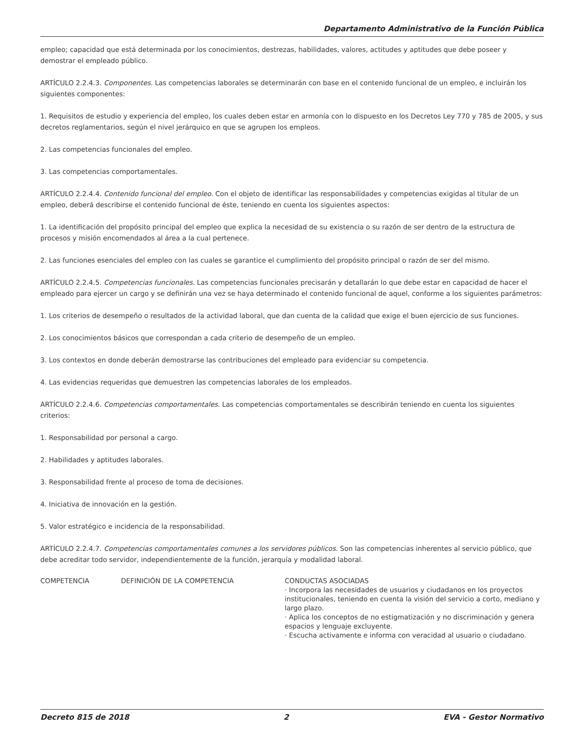Departamento Administrativo de la Función Pública
empleo; capacidad que está determinada por los conocimientos, destrezas, habilidades, valores, actitudes y aptitudes que debe poseer y demostrar el empleado público.
ARTÍCULO 2.2.4.3. Componentes. Las competencias laborales se determinarán con base en el contenido funcional de un empleo, e incluirán los siguientes componentes:
1. Requisitos de estudio y experiencia del empleo, los cuales deben estar en armonía con lo dispuesto en los Decretos Ley 770 y 785 de 2005, y sus decretos reglamentarios, según el nivel jerárquico en que se agrupen los empleos.
2. Las competencias funcionales del empleo.
3. Las competencias comportamentales.
ARTÍCULO 2.2.4.4. Contenido funcional del empleo. Con el objeto de identificar las responsabilidades y competencias exigidas al titular de un empleo, deberá describirse el contenido funcional de éste, teniendo en cuenta los siguientes aspectos:
1. La identificación del propósito principal del empleo que explica la necesidad de su existencia o su razón de ser dentro de la estructura de procesos y misión encomendados al área a la cual pertenece.
2. Las funciones esenciales del empleo con las cuales se garantice el cumplimiento del propósito principal o razón de ser del mismo.
ARTÍCULO 2.2.4.5. Competencias funcionales. Las competencias funcionales precisarán y detallarán lo que debe estar en capacidad de hacer el empleado para ejercer un cargo y se definirán una vez se haya determinado el contenido funcional de aquel, conforme a los siguientes parámetros:
1. Los criterios de desempeño o resultados de la actividad laboral, que dan cuenta de la calidad que exige el buen ejercicio de sus funciones.
2. Los conocimientos básicos que correspondan a cada criterio de desempeño de un empleo.
3. Los contextos en donde deberán demostrarse las contribuciones del empleado para evidenciar su competencia.
4. Las evidencias requeridas que demuestren las competencias laborales de los empleados.
ARTÍCULO 2.2.4.6. Competencias comportamentales. Las competencias comportamentales se describirán teniendo en cuenta los siguientes criterios:
1. Responsabilidad por personal a cargo.
2. Habilidades y aptitudes laborales.
3. Responsabilidad frente al proceso de toma de decisiones.
4. Iniciativa de innovación en la gestión.
5. Valor estratégico e incidencia de la responsabilidad.
ARTÍCULO 2.2.4.7. Competencias comportamentales comunes a los servidores públicos. Son las competencias inherentes al servicio público, que debe acreditar todo servidor, independientemente de la función, jerarquía y modalidad laboral.
| COMPETENCIA | DEFINICIÓN DE LA COMPETENCIA | CONDUCTAS ASOCIADAS · Incorpora las necesidades de usuarios y ciudadanos en los proyectos institucionales, teniendo en cuenta la visión del servicio a corto, mediano y largo plazo. · Aplica los conceptos de no estigmatización y no discriminación y genera espacios y lenguaje excluyente. · Escucha activamente e informa con veracidad al usuario o ciudadano. |
Decreto 815 de 2018 2 EVA - Gestor Normativo